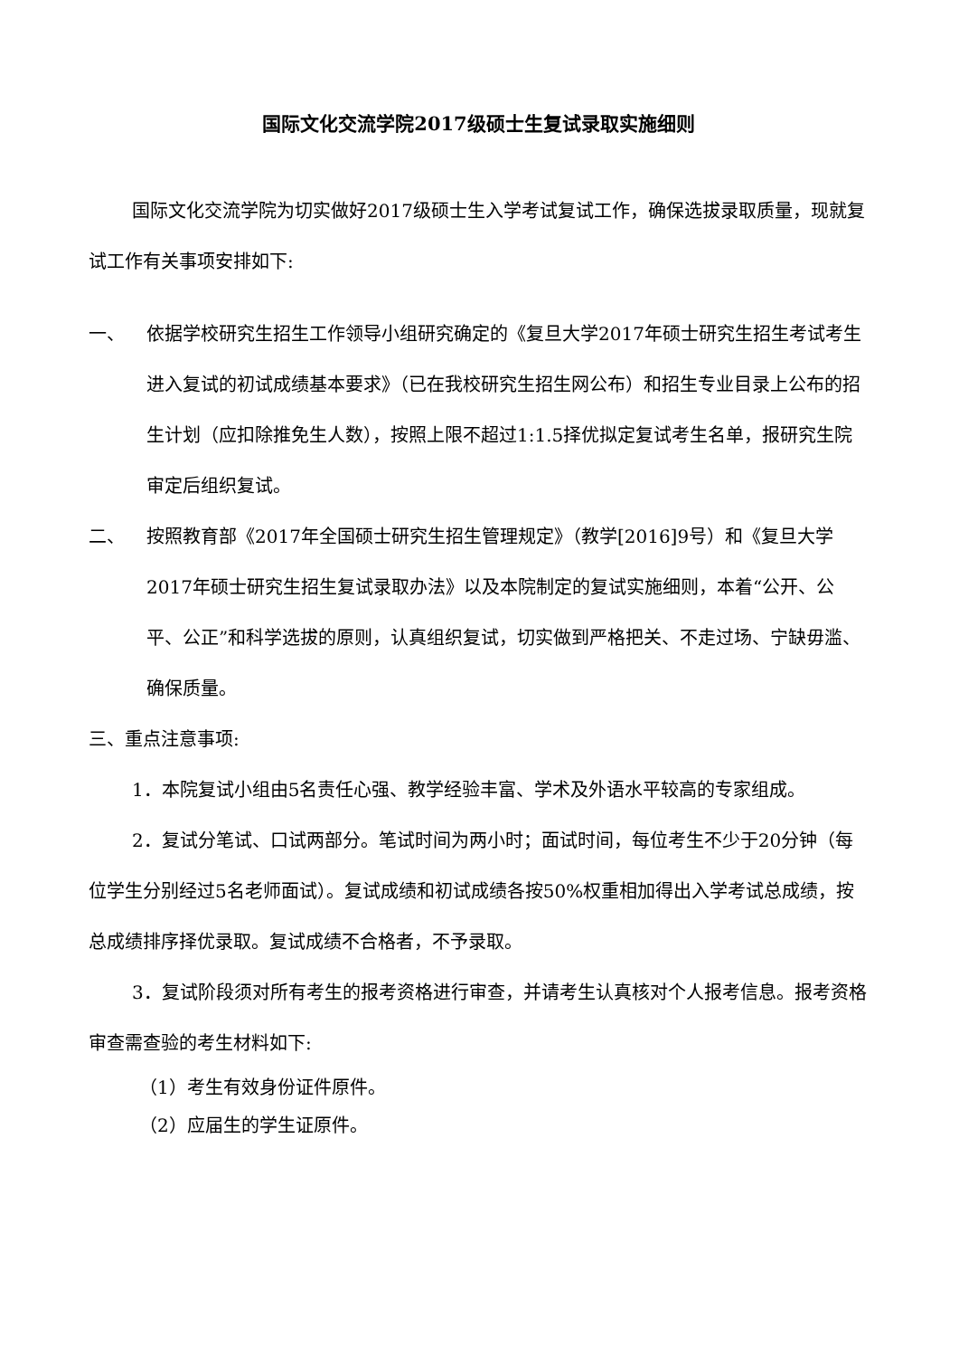国际文化交流学院2017级硕士生复试录取实施细则
国际文化交流学院为切实做好2017级硕士生入学考试复试工作，确保选拔录取质量，现就复试工作有关事项安排如下:
一、 依据学校研究生招生工作领导小组研究确定的《复旦大学2017年硕士研究生招生考试考生进入复试的初试成绩基本要求》（已在我校研究生招生网公布）和招生专业目录上公布的招生计划（应扣除推免生人数），按照上限不超过1:1.5择优拟定复试考生名单，报研究生院审定后组织复试。
二、 按照教育部《2017年全国硕士研究生招生管理规定》（教学[2016]9号）和《复旦大学2017年硕士研究生招生复试录取办法》以及本院制定的复试实施细则，本着“公开、公平、公正”和科学选拔的原则，认真组织复试，切实做到严格把关、不走过场、宁缺毋滥、确保质量。
三、重点注意事项:
1．本院复试小组由5名责任心强、教学经验丰富、学术及外语水平较高的专家组成。
2．复试分笔试、口试两部分。笔试时间为两小时；面试时间，每位考生不少于20分钟（每位学生分别经过5名老师面试）。复试成绩和初试成绩各按50%权重相加得出入学考试总成绩，按总成绩排序择优录取。复试成绩不合格者，不予录取。
3．复试阶段须对所有考生的报考资格进行审查，并请考生认真核对个人报考信息。报考资格审查需查验的考生材料如下:
（1）考生有效身份证件原件。
（2）应届生的学生证原件。